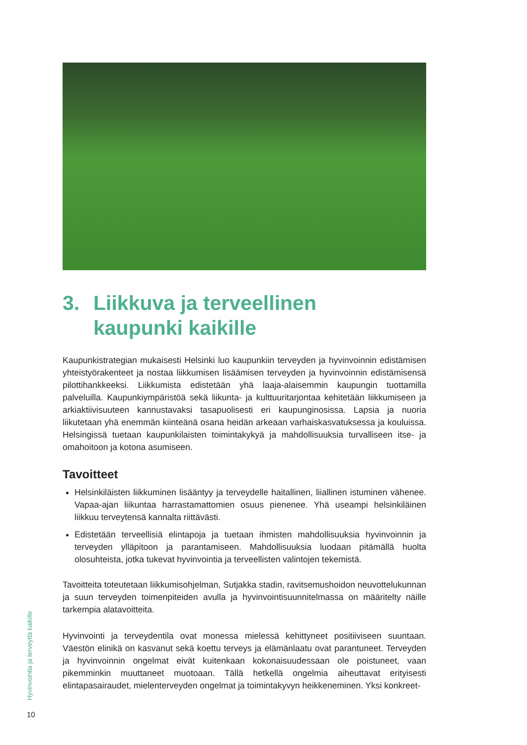3. Liikkuva ja terveellinen
kaupunki kaikille
Kaupunkistrategian mukaisesti Helsinki luo kaupunkiin terveyden ja hyvinvoinnin edistämisen yhteistyörakenteet ja nostaa liikkumisen lisäämisen terveyden ja hyvinvoinnin edistämisensä pilottihankkeeksi. Liikkumista edistetään yhä laaja-alaisemmin kaupungin tuottamilla palveluilla. Kaupunkiympäristöä sekä liikunta- ja kulttuuritarjontaa kehitetään liikkumiseen ja arkiaktiivisuuteen kannustavaksi tasapuolisesti eri kaupunginosissa. Lapsia ja nuoria liikutetaan yhä enemmän kiinteänä osana heidän arkeaan varhaiskasvatuksessa ja kouluissa. Helsingissä tuetaan kaupunkilaisten toimintakykyä ja mahdollisuuksia turvalliseen itse- ja omahoitoon ja kotona asumiseen.
Tavoitteet
Helsinkiläisten liikkuminen lisääntyy ja terveydelle haitallinen, liiallinen istuminen vähenee. Vapaa-ajan liikuntaa harrastamattomien osuus pienenee. Yhä useampi helsinkiläinen liikkuu terveytensä kannalta riittävästi.
Edistetään terveellisiä elintapoja ja tuetaan ihmisten mahdollisuuksia hyvinvoinnin ja terveyden ylläpitoon ja parantamiseen. Mahdollisuuksia luodaan pitämällä huolta olosuhteista, jotka tukevat hyvinvointia ja terveellisten valintojen tekemistä.
Tavoitteita toteutetaan liikkumisohjelman, Sutjakka stadin, ravitsemushoidon neuvottelukunnan ja suun terveyden toimenpiteiden avulla ja hyvinvointisuunnitelmassa on määritelty näille tarkempia alatavoitteita.
Hyvinvointi ja terveydentila ovat monessa mielessä kehittyneet positiiviseen suuntaan. Väestön elinikä on kasvanut sekä koettu terveys ja elämänlaatu ovat parantuneet. Terveyden ja hyvinvoinnin ongelmat eivät kuitenkaan kokonaisuudessaan ole poistuneet, vaan pikemminkin muuttaneet muotoaan. Tällä hetkellä ongelmia aiheuttavat erityisesti elintapasairaudet, mielenterveyden ongelmat ja toimintakyvyn heikkeneminen. Yksi konkreet-
Hyvinvointia ja terveyttä kaikille
10